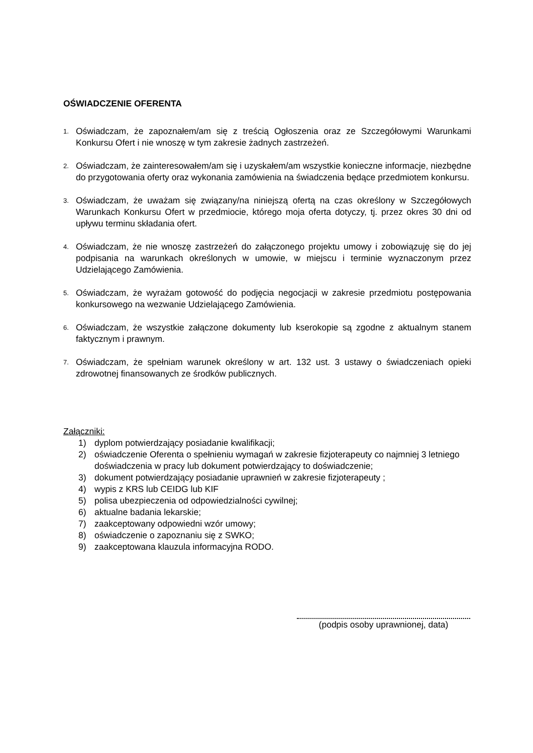OŚWIADCZENIE OFERENTA
1.
Oświadczam, że zapoznałem/am się z treścią Ogłoszenia oraz ze Szczegółowymi Warunkami Konkursu Ofert i nie wnoszę w tym zakresie żadnych zastrzeżeń.
2.
Oświadczam, że zainteresowałem/am się i uzyskałem/am wszystkie konieczne informacje, niezbędne do przygotowania oferty oraz wykonania zamówienia na świadczenia będące przedmiotem konkursu.
3.
Oświadczam, że uważam się związany/na niniejszą ofertą na czas określony w Szczegółowych Warunkach Konkursu Ofert w przedmiocie, którego moja oferta dotyczy, tj. przez okres 30 dni od upływu terminu składania ofert.
4.
Oświadczam, że nie wnoszę zastrzeżeń do załączonego projektu umowy i zobowiązuję się do jej podpisania na warunkach określonych w umowie, w miejscu i terminie wyznaczonym przez Udzielającego Zamówienia.
5.
Oświadczam, że wyrażam gotowość do podjęcia negocjacji w zakresie przedmiotu postępowania konkursowego na wezwanie Udzielającego Zamówienia.
6.
Oświadczam, że wszystkie załączone dokumenty lub kserokopie są zgodne z aktualnym stanem faktycznym i prawnym.
7.
Oświadczam, że spełniam warunek określony w art. 132 ust. 3 ustawy o świadczeniach opieki zdrowotnej finansowanych ze środków publicznych.
Załączniki:
1) dyplom potwierdzający posiadanie kwalifikacji;
2) oświadczenie Oferenta o spełnieniu wymagań w zakresie fizjoterapeuty co najmniej 3 letniego doświadczenia w pracy lub dokument potwierdzający to doświadczenie;
3) dokument potwierdzający posiadanie uprawnień w zakresie fizjoterapeuty ;
4) wypis z KRS lub CEIDG lub KIF
5) polisa ubezpieczenia od odpowiedzialności cywilnej;
6) aktualne badania lekarskie;
7) zaakceptowany odpowiedni wzór umowy;
8) oświadczenie o zapoznaniu się z SWKO;
9) zaakceptowana klauzula informacyjna RODO.
(podpis osoby uprawnionej, data)